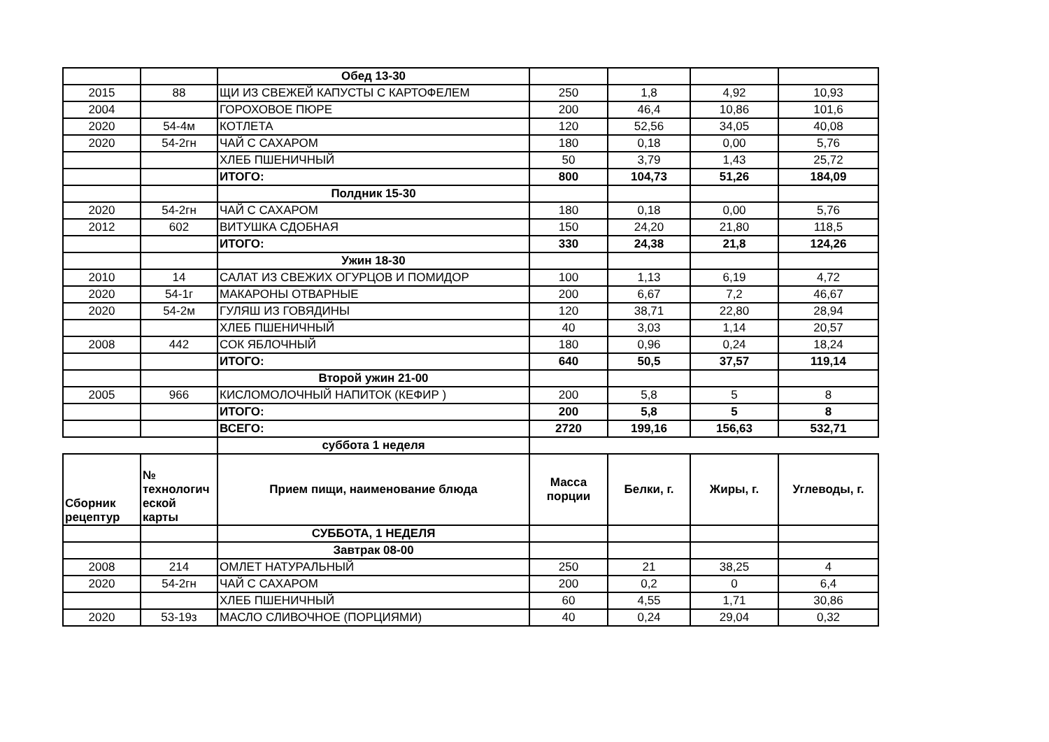| | | Обед 13-30 | | | | |
| 2015 | 88 | ЩИ ИЗ СВЕЖЕЙ КАПУСТЫ С КАРТОФЕЛЕМ | 250 | 1,8 | 4,92 | 10,93 |
| 2004 | | ГОРОХОВОЕ ПЮРЕ | 200 | 46,4 | 10,86 | 101,6 |
| 2020 | 54-4м | КОТЛЕТА | 120 | 52,56 | 34,05 | 40,08 |
| 2020 | 54-2гн | ЧАЙ С САХАРОМ | 180 | 0,18 | 0,00 | 5,76 |
| | | ХЛЕБ ПШЕНИЧНЫЙ | 50 | 3,79 | 1,43 | 25,72 |
| | | ИТОГО: | 800 | 104,73 | 51,26 | 184,09 |
| | | Полдник 15-30 | | | | |
| 2020 | 54-2гн | ЧАЙ С САХАРОМ | 180 | 0,18 | 0,00 | 5,76 |
| 2012 | 602 | ВИТУШКА СДОБНАЯ | 150 | 24,20 | 21,80 | 118,5 |
| | | ИТОГО: | 330 | 24,38 | 21,8 | 124,26 |
| | | Ужин 18-30 | | | | |
| 2010 | 14 | САЛАТ ИЗ СВЕЖИХ ОГУРЦОВ И ПОМИДОР | 100 | 1,13 | 6,19 | 4,72 |
| 2020 | 54-1г | МАКАРОНЫ ОТВАРНЫЕ | 200 | 6,67 | 7,2 | 46,67 |
| 2020 | 54-2м | ГУЛЯШ ИЗ ГОВЯДИНЫ | 120 | 38,71 | 22,80 | 28,94 |
| | | ХЛЕБ ПШЕНИЧНЫЙ | 40 | 3,03 | 1,14 | 20,57 |
| 2008 | 442 | СОК ЯБЛОЧНЫЙ | 180 | 0,96 | 0,24 | 18,24 |
| | | ИТОГО: | 640 | 50,5 | 37,57 | 119,14 |
| | | Второй ужин 21-00 | | | | |
| 2005 | 966 | КИСЛОМОЛОЧНЫЙ НАПИТОК (КЕФИР ) | 200 | 5,8 | 5 | 8 |
| | | ИТОГО: | 200 | 5,8 | 5 | 8 |
| | | ВСЕГО: | 2720 | 199,16 | 156,63 | 532,71 |
| | | суббота 1 неделя | | | | |
| Сборник рецептур | № технологич еской карты | Прием пищи, наименование блюда | Масса порции | Белки, г. | Жиры, г. | Углеводы, г. |
| | | СУББОТА, 1 НЕДЕЛЯ | | | | |
| | | Завтрак 08-00 | | | | |
| 2008 | 214 | ОМЛЕТ НАТУРАЛЬНЫЙ | 250 | 21 | 38,25 | 4 |
| 2020 | 54-2гн | ЧАЙ С САХАРОМ | 200 | 0,2 | 0 | 6,4 |
| | | ХЛЕБ ПШЕНИЧНЫЙ | 60 | 4,55 | 1,71 | 30,86 |
| 2020 | 53-19з | МАСЛО СЛИВОЧНОЕ (ПОРЦИЯМИ) | 40 | 0,24 | 29,04 | 0,32 |